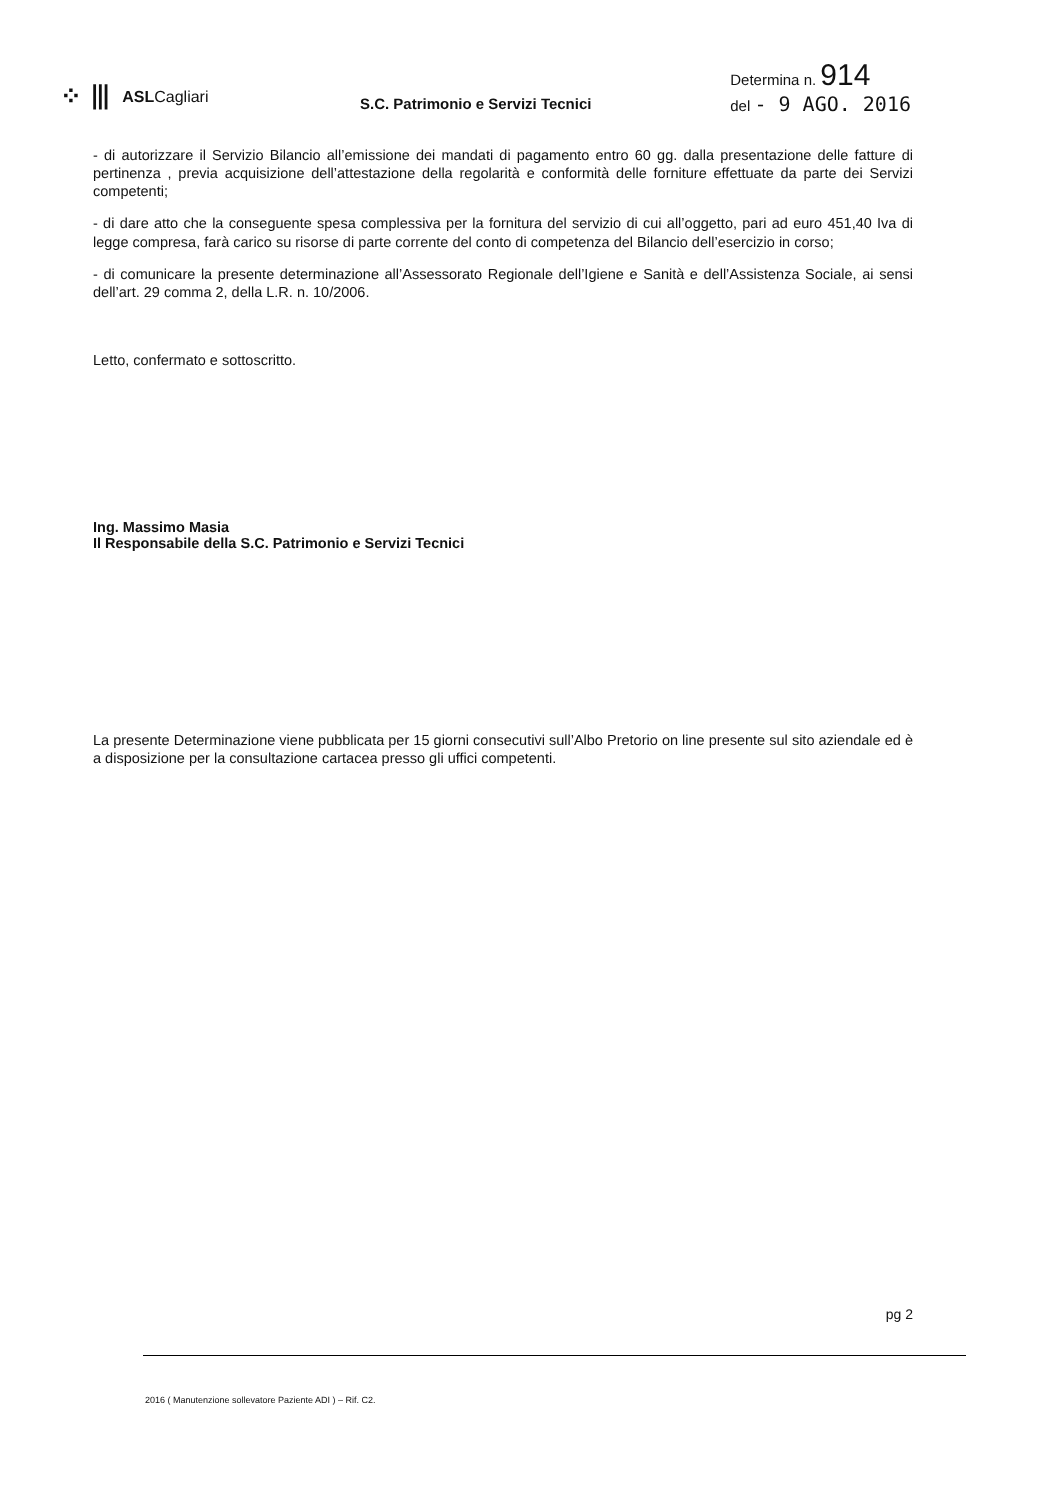⁘ ⦀ ASLCagliari
S.C. Patrimonio e Servizi Tecnici
Determina n. 914
del - 9 AGO. 2016
- di autorizzare il Servizio Bilancio all’emissione dei mandati di pagamento entro 60 gg. dalla presentazione delle fatture di pertinenza , previa acquisizione dell’attestazione della regolarità e conformità delle forniture effettuate da parte dei Servizi competenti;
- di dare atto che la conseguente spesa complessiva per la fornitura del servizio di cui all’oggetto, pari ad euro 451,40 Iva di legge compresa, farà carico su risorse di parte corrente del conto di competenza del Bilancio dell’esercizio in corso;
- di comunicare la presente determinazione all’Assessorato Regionale dell’Igiene e Sanità e dell’Assistenza Sociale, ai sensi dell’art. 29 comma 2, della L.R. n. 10/2006.
Letto, confermato e sottoscritto.
Ing. Massimo Masia
Il Responsabile della S.C. Patrimonio e Servizi Tecnici
La presente Determinazione viene pubblicata per 15 giorni consecutivi sull’Albo Pretorio on line presente sul sito aziendale ed è a disposizione per la consultazione cartacea presso gli uffici competenti.
pg 2
2016 ( Manutenzione sollevatore Paziente ADI ) – Rif. C2.